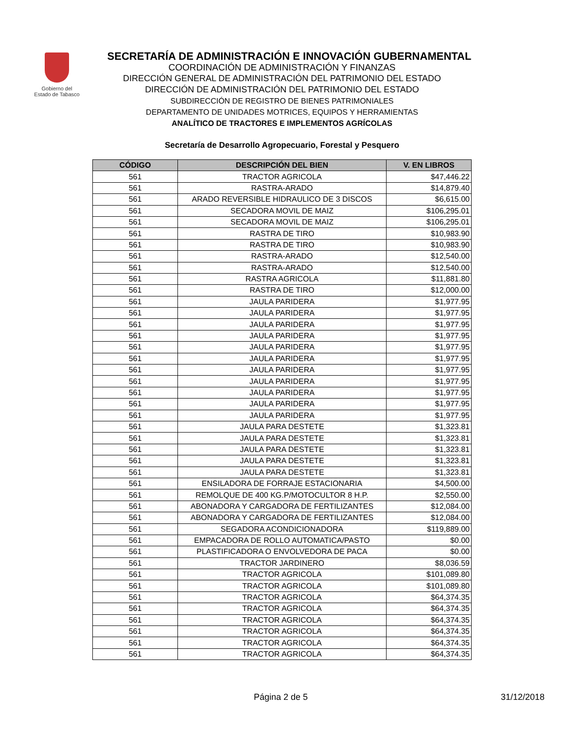Gobierno del
Estado de Tabasco
SECRETARÍA DE ADMINISTRACIÓN E INNOVACIÓN GUBERNAMENTAL
COORDINACIÓN DE ADMINISTRACIÓN Y FINANZAS
DIRECCIÓN GENERAL DE ADMINISTRACIÓN DEL PATRIMONIO DEL ESTADO
DIRECCIÓN DE ADMINISTRACIÓN DEL PATRIMONIO DEL ESTADO
SUBDIRECCIÓN DE REGISTRO DE BIENES PATRIMONIALES
DEPARTAMENTO DE UNIDADES MOTRICES, EQUIPOS Y HERRAMIENTAS
ANALÍTICO DE TRACTORES E IMPLEMENTOS AGRÍCOLAS
Secretaría de Desarrollo Agropecuario, Forestal y Pesquero
| CÓDIGO | DESCRIPCIÓN DEL BIEN | V. EN LIBROS |
| --- | --- | --- |
| 561 | TRACTOR AGRICOLA | $47,446.22 |
| 561 | RASTRA-ARADO | $14,879.40 |
| 561 | ARADO REVERSIBLE HIDRAULICO DE 3 DISCOS | $6,615.00 |
| 561 | SECADORA MOVIL DE MAIZ | $106,295.01 |
| 561 | SECADORA MOVIL DE MAIZ | $106,295.01 |
| 561 | RASTRA DE TIRO | $10,983.90 |
| 561 | RASTRA DE TIRO | $10,983.90 |
| 561 | RASTRA-ARADO | $12,540.00 |
| 561 | RASTRA-ARADO | $12,540.00 |
| 561 | RASTRA AGRICOLA | $11,881.80 |
| 561 | RASTRA DE TIRO | $12,000.00 |
| 561 | JAULA PARIDERA | $1,977.95 |
| 561 | JAULA PARIDERA | $1,977.95 |
| 561 | JAULA PARIDERA | $1,977.95 |
| 561 | JAULA PARIDERA | $1,977.95 |
| 561 | JAULA PARIDERA | $1,977.95 |
| 561 | JAULA PARIDERA | $1,977.95 |
| 561 | JAULA PARIDERA | $1,977.95 |
| 561 | JAULA PARIDERA | $1,977.95 |
| 561 | JAULA PARIDERA | $1,977.95 |
| 561 | JAULA PARIDERA | $1,977.95 |
| 561 | JAULA PARIDERA | $1,977.95 |
| 561 | JAULA PARA DESTETE | $1,323.81 |
| 561 | JAULA PARA DESTETE | $1,323.81 |
| 561 | JAULA PARA DESTETE | $1,323.81 |
| 561 | JAULA PARA DESTETE | $1,323.81 |
| 561 | JAULA PARA DESTETE | $1,323.81 |
| 561 | ENSILADORA DE FORRAJE ESTACIONARIA | $4,500.00 |
| 561 | REMOLQUE DE 400 KG.P/MOTOCULTOR 8 H.P. | $2,550.00 |
| 561 | ABONADORA Y CARGADORA DE FERTILIZANTES | $12,084.00 |
| 561 | ABONADORA Y CARGADORA DE FERTILIZANTES | $12,084.00 |
| 561 | SEGADORA ACONDICIONADORA | $119,889.00 |
| 561 | EMPACADORA DE ROLLO AUTOMATICA/PASTO | $0.00 |
| 561 | PLASTIFICADORA O ENVOLVEDORA DE PACA | $0.00 |
| 561 | TRACTOR JARDINERO | $8,036.59 |
| 561 | TRACTOR AGRICOLA | $101,089.80 |
| 561 | TRACTOR AGRICOLA | $101,089.80 |
| 561 | TRACTOR AGRICOLA | $64,374.35 |
| 561 | TRACTOR AGRICOLA | $64,374.35 |
| 561 | TRACTOR AGRICOLA | $64,374.35 |
| 561 | TRACTOR AGRICOLA | $64,374.35 |
| 561 | TRACTOR AGRICOLA | $64,374.35 |
| 561 | TRACTOR AGRICOLA | $64,374.35 |
Página 2 de 5 31/12/2018